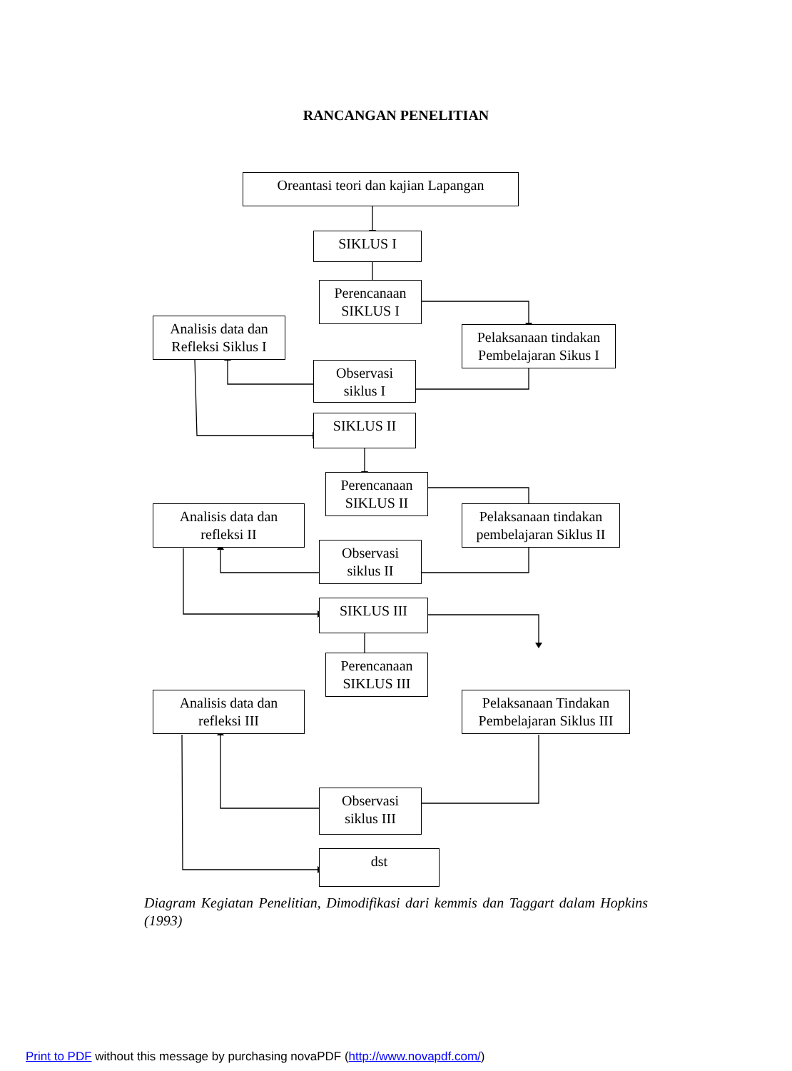RANCANGAN PENELITIAN
Oreantasi teori dan kajian Lapangan
SIKLUS I
Perencanaan
SIKLUS I
Analisis data dan
Refleksi Siklus I
Pelaksanaan tindakan
Pembelajaran Sikus I
Observasi
siklus I
SIKLUS II
Perencanaan
SIKLUS II
Analisis data dan
refleksi II
Pelaksanaan tindakan
pembelajaran Siklus II
Observasi
siklus II
SIKLUS III
Perencanaan
SIKLUS III
Analisis data dan
refleksi III
Pelaksanaan Tindakan
Pembelajaran Siklus III
Observasi
siklus III
dst
Diagram Kegiatan Penelitian, Dimodifikasi dari kemmis dan Taggart dalam Hopkins (1993)
Print to PDF without this message by purchasing novaPDF (http://www.novapdf.com/)